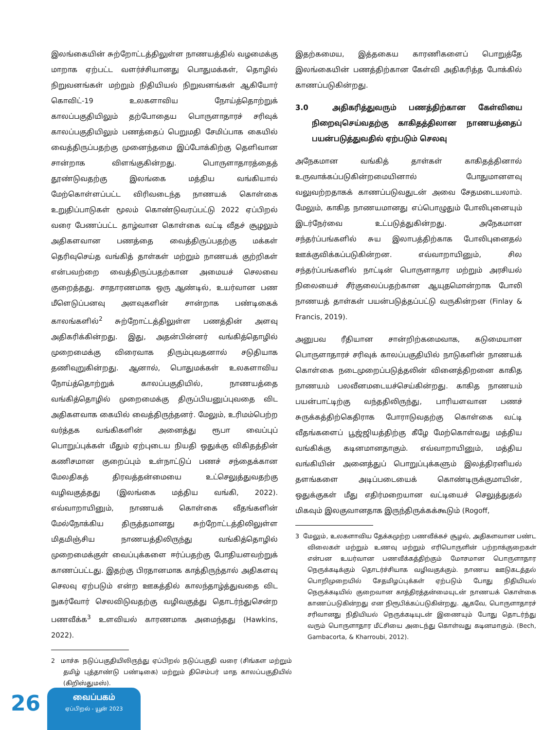இலங்கையின் சுற்றோட்டத்திலுள்ள நாணயத்தில் வழமைக்கு மாறாக ஏற்பட்ட வளர்ச்சியானது பொதுமக்கள், தொழில் நிறுவனங்கள் மற்றும் நிதியியல் நிறுவனங்கள் ஆகியோர் கொவிட்-19 உலகளாவிய நோய்த்தொற்றுக் காலப்பகுதியிலும் தற்போதைய பொருளாதாரச் சரிவுக் காலப்பகுதியிலும் பணத்தைப் பெறுமதி சேமிப்பாக கையில் வைத்திருப்பதற்கு முனைந்தமை இப்போக்கிற்கு தெளிவான சான்றாக விளங்குகின்றது. பொருளாதாரத்தைத் தூண்டுவதற்கு இலங்கை மத்திய வங்கியால் மேற்கொள்ளப்பட்ட விரிவடைந்த நாணயக் கொள்கை உறுதிப்பாடுகள் மூலம் கொண்டுவரப்பட்டு 2022 ஏப்பிறல் வரை பேணப்பட்ட தாழ்வான கொள்கை வட்டி வீதச் சூழலும் அதிகளவான பணத்தை வைத்திருப்பதற்கு மக்கள் தெரிவுசெய்த வங்கித் தாள்கள் மற்றும் நாணயக் குற்றிகள் என்பவற்றை வைத்திருப்பதற்கான அமையச் செலவை குறைத்தது. சாதாரணமாக ஒரு ஆண்டில், உயர்வான பண மீளெடுப்பனவு அளவுகளின் சான்றாக பண்டிகைக் காலங்களில்<sup>2</sup> சுற்றோட்டத்திலுள்ள பணத்தின் அளவு அதிகரிக்கின்றது. இது, அதன்பின்னர் வங்கித்தொழில் முறைமைக்கு விரைவாக திரும்புவதனால் சடுதியாக தணிவுறுகின்றது. ஆனால், பொதுமக்கள் உலகளாவிய நோய்த்தொற்றுக் காலப்பகுதியில், நாணயத்தை வங்கித்தொழில் முறைமைக்கு திருப்பியனுப்புவதை விட அதிகளவாக கையில் வைத்திருந்தனர். மேலும், உரிமம்பெற்ற வர்த்தக வங்கிகளின் அனைத்து ரூபா வைப்புப் பொறுப்புக்கள் மீதும் ஏற்புடைய நியதி ஒதுக்கு விகிதத்தின் கணிசமான குறைப்பும் உள்நாட்டுப் பணச் சந்தைக்கான மேலதிகத் திரவத்தன்மையை உட்செலுத்துவதற்கு வழிவகுத்தது (இலங்கை மத்திய வங்கி, 2022). எவ்வாறாயினும், நாணயக் கொள்கை வீதங்களின் மேல்நோக்கிய திருத்தமானது சுற்றோட்டத்திலிலுள்ள மிதமிஞ்சிய நாணயத்திலிருந்து வங்கித்தொழில் முறைமைக்குள் வைப்புக்களை ஈர்ப்பதற்கு போதியளவற்றுக் காணப்பட்டது. இதற்கு பிரதானமாக காத்திருந்தால் அதிகளவு செலவு ஏற்படும் என்ற ஊகத்தில் காலந்தாழ்த்துவதை விட நுகர்வோர் செலவிடுவதற்கு வழிவகுத்து தொடர்ந்துசென்ற பணவீக்க<sup>3</sup> உளவியல் காரணமாக அமைந்தது (Hawkins, 2022).
2 மாச்சு நடுப்பகுதியிலிருந்து ஏப்பிறல் நடுப்பகுதி வரை (சிங்கள மற்றும் தமிழ் புத்தாண்டு பண்டிகை) மற்றும் திசெம்பர் மாத காலப்பகுதியில் (கிறிஸ்துமஸ்).
இதற்கமைய, இத்தகைய காரணிகளைப் பொறுத்தே இலங்கையின் பணத்திற்கான கேள்வி அதிகரித்த போக்கில் காணப்படுகின்றது.
3.0 அதிகரித்துவரும் பணத்திற்கான கேள்வியை நிறைவுசெய்வதற்கு காகிதத்திலான நாணயத்தைப் பயன்படுத்துவதில் ஏற்படும் செலவு
அநேகமான வங்கித் தாள்கள் காகிதத்தினால் உருவாக்கப்படுகின்றமையினால் போதுமானளவு வலுவற்றதாகக் காணப்படுவதுடன் அவை சேதமடையலாம். மேலும், காகித நாணயமானது எப்பொழுதும் போலிபுனையும் இடர்நேர்வை உட்படுத்துகின்றது. அநேகமான சந்தர்ப்பங்களில் சுய இலாபத்திற்காக போலிபுனைதல் ஊக்குவிக்கப்படுகின்றன. எவ்வாறாயினும், சில சந்தர்ப்பங்களில் நாட்டின் பொருளாதார மற்றும் அரசியல் நிலையைச் சீர்குலைப்பதற்கான ஆயுதமொன்றாக போலி நாணயத் தாள்கள் பயன்படுத்தப்பட்டு வருகின்றன (Finlay & Francis, 2019).
அனுபவ ரீதியான சான்றிற்கமைவாக, கடுமையான பொருளாதாரச் சரிவுக் காலப்பகுதியில் நாடுகளின் நாணயக் கொள்கை நடைமுறைப்படுத்தலின் வினைத்திறனை காகித நாணயம் பலவீனமடையச்செய்கின்றது. காகித நாணயம் பயன்பாட்டிற்கு வந்ததிலிருந்து, பாரியளவான பணச் சுருக்கத்திற்கெதிராக போராடுவதற்கு கொள்கை வட்டி வீதங்களைப் பூஜ்ஜியத்திற்கு கீழே மேற்கொள்வது மத்திய வங்கிக்கு கடினமானதாகும். எவ்வாறாயினும், மத்திய வங்கியின் அனைத்துப் பொறுப்புக்களும் இலத்திரனியல் தளங்களை அடிப்படையைக் கொண்டிருக்குமாயின், ஒதுக்குகள் மீது எதிர்மறையான வட்டியைச் செலுத்துதல் மிகவும் இலகுவானதாக இருந்திருக்கக்கூடும் (Rogoff,
3 மேலும், உலகளாவிய தேக்கமுற்ற பணவீக்கச் சூழல், அதிகளவான பண்ட விலைகள் மற்றும் உணவு மற்றும் எரிபொருளின் பற்றாக்குறைகள் என்பன உயர்வான பணவீக்கத்திற்கும் மோசமான பொருளாதார நெருக்கடிக்கும் தொடர்ச்சியாக வழிவகுக்கும். நாணய ஊடுகடத்தல் பொறிமுறையில் சேதமிழப்புக்கள் ஏற்படும் போது நிதியியல் நெருக்கடியில் குறைவான காத்திரத்தன்மையுடன் நாணயக் கொள்கை காணப்படுகின்றது என நிரூபிக்கப்படுகின்றது. ஆகவே, பொருளாதாரச் சரிவானது நிதியியல் நெருக்கடியுடன் இணையும் போது தொடர்ந்து வரும் பொருளாதார மீட்சியை அடைந்து கொள்வது கடினமாகும். (Bech, Gambacorta, & Kharroubi, 2012).
26
வைப்பகம்
ஏப்பிறல் - யூன் 2023